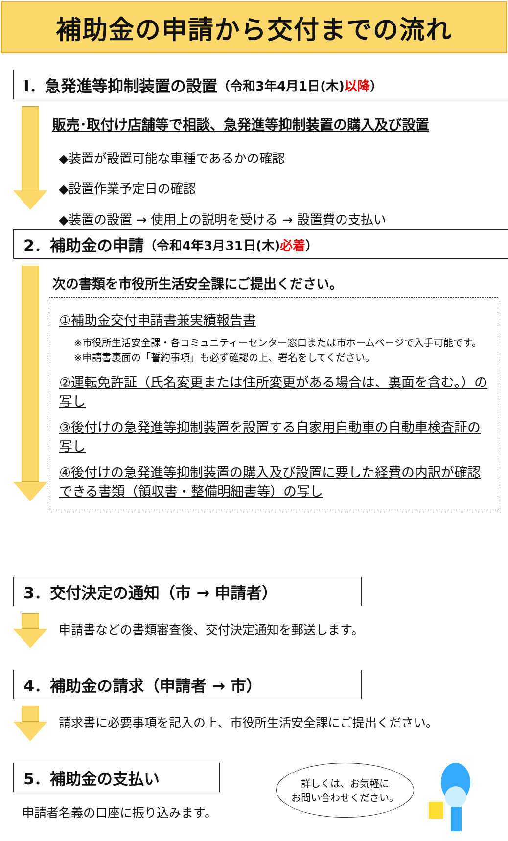補助金の申請から交付までの流れ
Ⅰ．急発進等抑制装置の設置 （令和3年4月1日(木)以降）
販売･取付け店舗等で相談、急発進等抑制装置の購入及び設置
◆装置が設置可能な車種であるかの確認
◆設置作業予定日の確認
◆装置の設置 → 使用上の説明を受ける → 設置費の支払い
2．補助金の申請 （令和4年3月31日(木)必着）
次の書類を市役所生活安全課にご提出ください。
①補助金交付申請書兼実績報告書
※市役所生活安全課・各コミュニティーセンター窓口または市ホームページで入手可能です。
※申請書裏面の「誓約事項」も必ず確認の上、署名をしてください。
②運転免許証（氏名変更または住所変更がある場合は、裏面を含む。）の写し
③後付けの急発進等抑制装置を設置する自家用自動車の自動車検査証の写し
④後付けの急発進等抑制装置の購入及び設置に要した経費の内訳が確認できる書類（領収書・整備明細書等）の写し
3．交付決定の通知（市 → 申請者）
申請書などの書類審査後、交付決定通知を郵送します。
4．補助金の請求（申請者 → 市）
請求書に必要事項を記入の上、市役所生活安全課にご提出ください。
5．補助金の支払い
申請者名義の口座に振り込みます。
詳しくは、お気軽に
お問い合わせください。